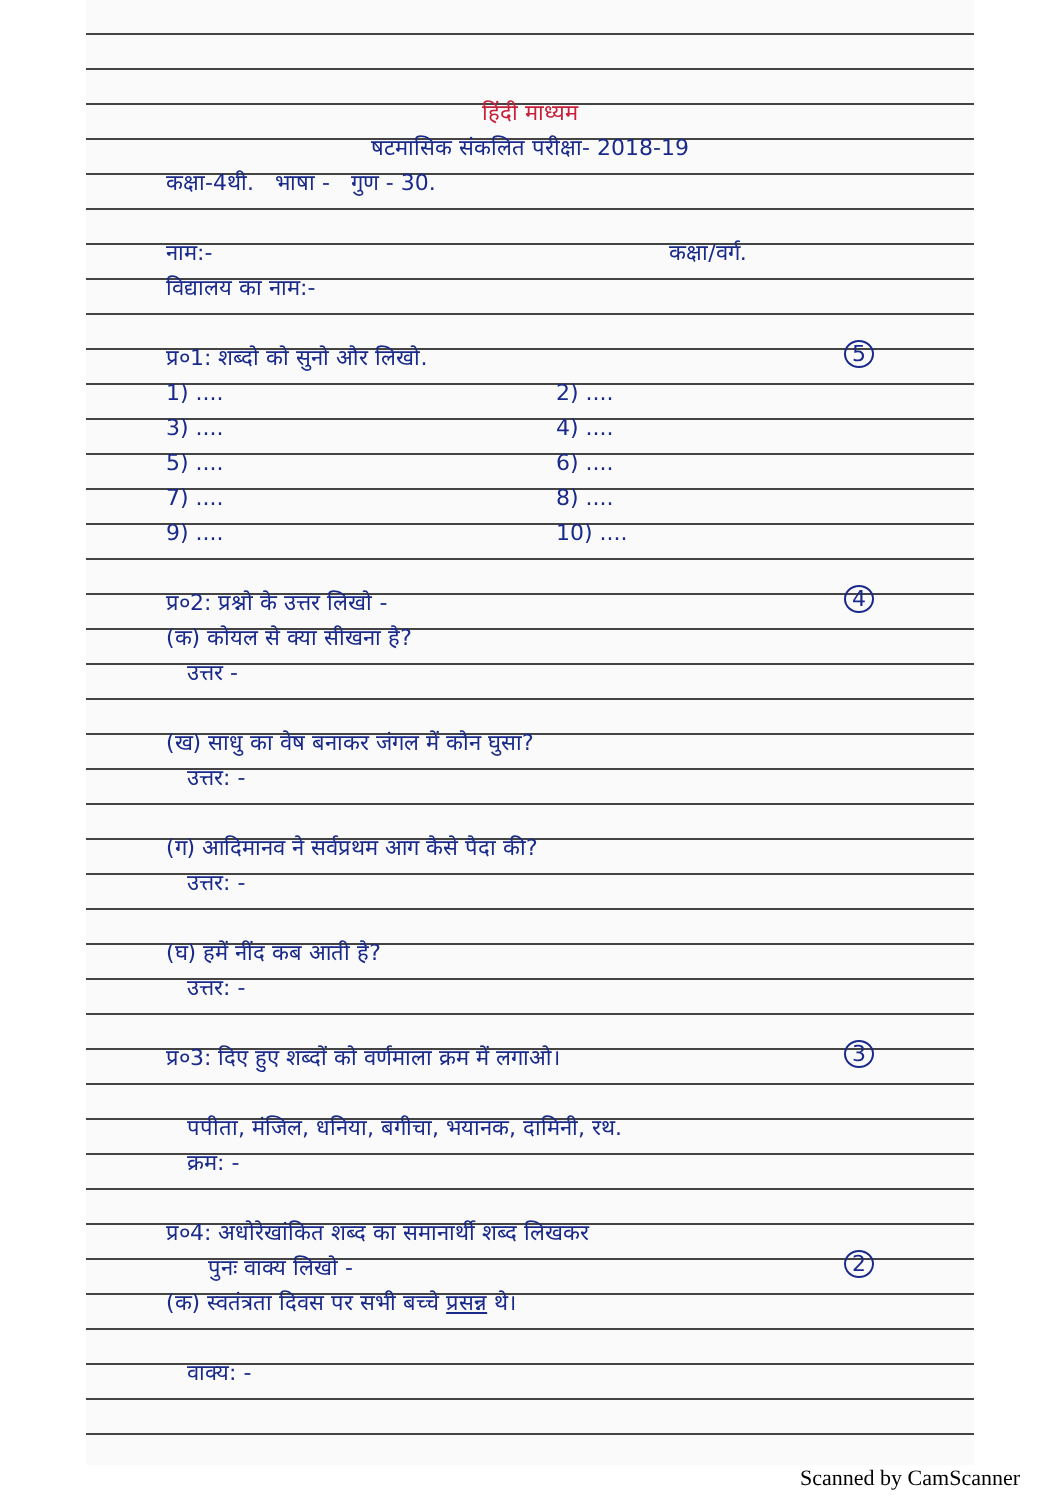हिंदी माध्यम
षटमासिक संकलित परीक्षा- 2018-19
कक्षा-4थी. भाषा - गुण - 30.
नाम:- कक्षा/वर्ग.
विद्यालय का नाम:-
प्र०1: शब्दो को सुनो और लिखो. 5
1) .... 2) ....
3) .... 4) ....
5) .... 6) ....
7) .... 8) ....
9) .... 10) ....
प्र०2: प्रश्नो के उत्तर लिखो - 4
(क) कोयल से क्या सीखना है?
उत्तर -
(ख) साधु का वेष बनाकर जंगल में कौन घुसा?
उत्तर: -
(ग) आदिमानव ने सर्वप्रथम आग कैसे पैदा की?
उत्तर: -
(घ) हमें नींद कब आती है?
उत्तर: -
प्र०3: दिए हुए शब्दों को वर्णमाला क्रम में लगाओ। 3
पपीता, मंजिल, धनिया, बगीचा, भयानक, दामिनी, रथ.
क्रम: -
प्र०4: अधोरेखांकित शब्द का समानार्थी शब्द लिखकर
पुनः वाक्य लिखो - 2
(क) स्वतंत्रता दिवस पर सभी बच्चे प्रसन्न थे।
वाक्य: -
Scanned by CamScanner